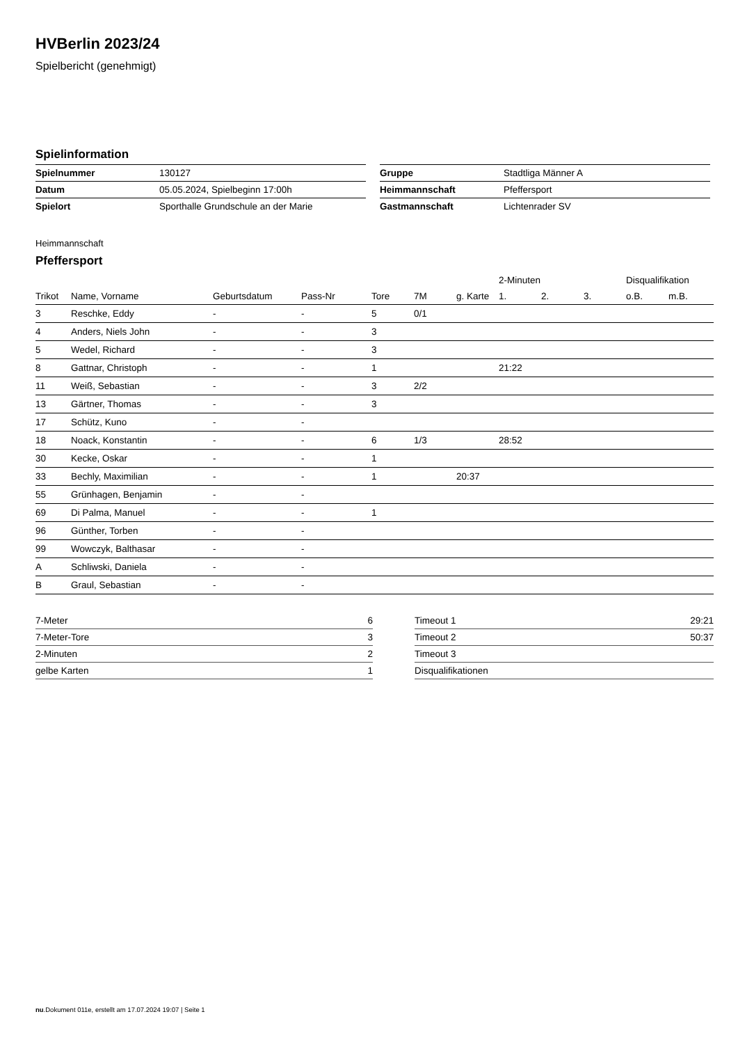HVBerlin 2023/24
Spielbericht (genehmigt)
Spielinformation
| Spielnummer | 130127 |
| Datum | 05.05.2024, Spielbeginn 17:00h |
| Spielort | Sporthalle Grundschule an der Marie |
| Gruppe | Stadtliga Männer A |
| Heimmannschaft | Pfeffersport |
| Gastmannschaft | Lichtenrader SV |
Heimmannschaft
Pfeffersport
| | | | | | | | 2-Minuten | | | Disqualifikation | |
| --- | --- | --- | --- | --- | --- | --- | --- | --- | --- | --- | --- |
| Trikot | Name, Vorname | Geburtsdatum | Pass-Nr | Tore | 7M | g. Karte | 1. | 2. | 3. | o.B. | m.B. |
| 3 | Reschke, Eddy | - | - | 5 | 0/1 | | | | | | |
| 4 | Anders, Niels John | - | - | 3 | | | | | | | |
| 5 | Wedel, Richard | - | - | 3 | | | | | | | |
| 8 | Gattnar, Christoph | - | - | 1 | | | 21:22 | | | | |
| 11 | Weiß, Sebastian | - | - | 3 | 2/2 | | | | | | |
| 13 | Gärtner, Thomas | - | - | 3 | | | | | | | |
| 17 | Schütz, Kuno | - | - | | | | | | | | |
| 18 | Noack, Konstantin | - | - | 6 | 1/3 | | 28:52 | | | | |
| 30 | Kecke, Oskar | - | - | 1 | | | | | | | |
| 33 | Bechly, Maximilian | - | - | 1 | | 20:37 | | | | | |
| 55 | Grünhagen, Benjamin | - | - | | | | | | | | |
| 69 | Di Palma, Manuel | - | - | 1 | | | | | | | |
| 96 | Günther, Torben | - | - | | | | | | | | |
| 99 | Wowczyk, Balthasar | - | - | | | | | | | | |
| A | Schliwski, Daniela | - | - | | | | | | | | |
| B | Graul, Sebastian | - | - | | | | | | | | |
| 7-Meter | 6 |
| 7-Meter-Tore | 3 |
| 2-Minuten | 2 |
| gelbe Karten | 1 |
| Timeout 1 | 29:21 |
| Timeout 2 | 50:37 |
| Timeout 3 | |
| Disqualifikationen | |
nu.Dokument 011e, erstellt am 17.07.2024 19:07 | Seite 1